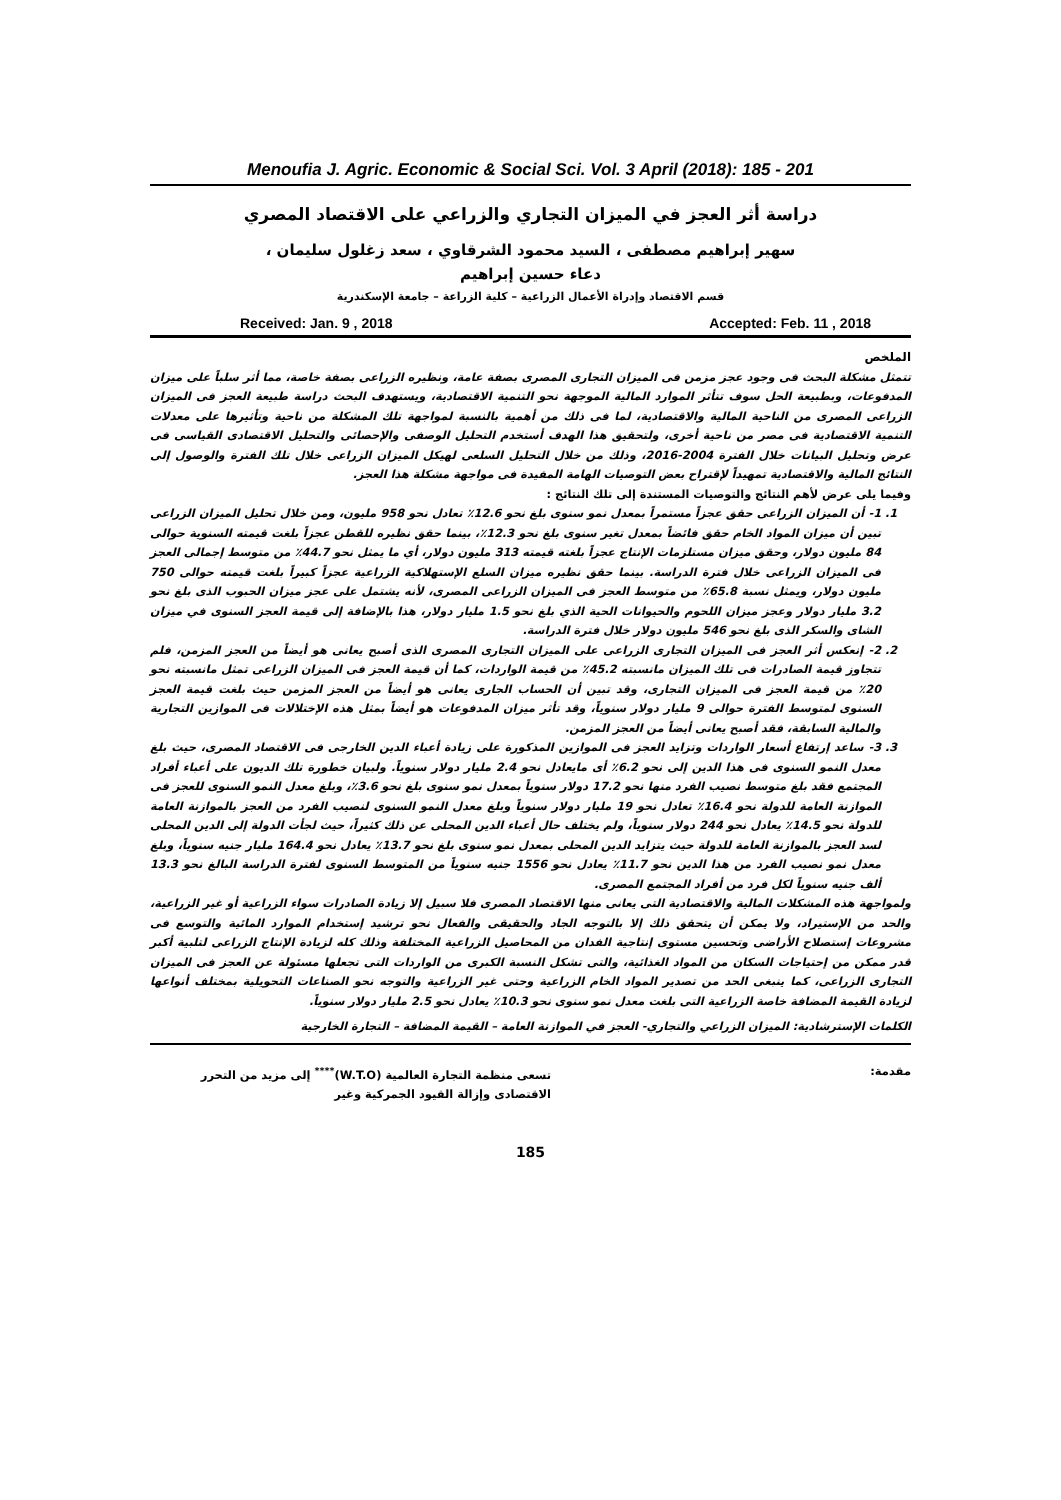Menoufia J. Agric. Economic & Social Sci. Vol. 3 April (2018): 185 - 201
دراسة أثر العجز في الميزان التجاري والزراعي على الاقتصاد المصري
سهير إبراهيم مصطفى ، السيد محمود الشرقاوي ، سعد زغلول سليمان ،
دعاء حسين إبراهيم
قسم الاقتصاد وإدراة الأعمال الزراعية – كلية الزراعة – جامعة الإسكندرية
Received: Jan. 9 , 2018 Accepted: Feb. 11 , 2018
الملخص
تتمثل مشكلة البحث فى وجود عجز مزمن فى الميزان التجارى المصرى بصفة عامة، ونظيره الزراعى بصفة خاصة، مما أثر سلباً على ميزان المدفوعات، وبطبيعة الحل سوف تتأثر الموارد المالية الموجهة نحو التنمية الاقتصادية، ويستهدف البحث دراسة طبيعة العجز فى الميزان الزراعى المصرى من الناحية المالية والاقتصادية، لما فى ذلك من أهمية بالنسبة لمواجهة تلك المشكلة من ناحية وتأثيرها على معدلات التنمية الاقتصادية فى مصر من ناحية أخرى، ولتحقيق هذا الهدف أستخدم التحليل الوصفى والإحصائى والتحليل الاقتصادى القياسى فى عرض وتحليل البيانات خلال الفترة 2004-2016، وذلك من خلال التحليل السلعى لهيكل الميزان الزراعى خلال تلك الفترة والوصول إلى النتائج المالية والاقتصادية تمهيداً لإقتراح بعض التوصيات الهامة المفيدة فى مواجهة مشكلة هذا العجز.
وفيما يلى عرض لأهم النتائج والتوصيات المستندة إلى تلك النتائج :
1. 1- أن الميزان الزراعى حقق عجزاً مستمراً بمعدل نمو سنوى بلغ نحو 12.6٪ تعادل نحو 958 مليون، ومن خلال تحليل الميزان الزراعى تبين أن ميزان المواد الخام حقق فائضاً بمعدل تغير سنوى بلغ نحو 12.3٪، بينما حقق نظيره للقطن عجزاً بلغت قيمته السنوية حوالى 84 مليون دولار، وحقق ميزان مستلزمات الإنتاج عجزاً بلغته قيمته 313 مليون دولار، أي ما يمثل نحو 44.7٪ من متوسط إجمالى العجز فى الميزان الزراعى خلال فترة الدراسة. بينما حقق نظيره ميزان السلع الإستهلاكية الزراعية عجزاً كبيراً بلغت قيمته حوالى 750 مليون دولار، ويمثل نسبة 65.8٪ من متوسط العجز فى الميزان الزراعى المصرى، لأنه يشتمل على عجز ميزان الحبوب الذى بلغ نحو 3.2 مليار دولار وعجز ميزان اللحوم والحيوانات الحية الذي بلغ نحو 1.5 مليار دولار، هذا بالإضافة إلى قيمة العجز السنوى في ميزان الشاى والسكر الذى بلغ نحو 546 مليون دولار خلال فترة الدراسة.
2. 2- إنعكس أثر العجز فى الميزان التجارى الزراعى على الميزان التجارى المصرى الذى أصبح يعانى هو أيضاً من العجز المزمن، فلم تتجاوز قيمة الصادرات فى تلك الميزان مانسبته 45.2٪ من قيمة الواردات، كما أن قيمة العجز فى الميزان الزراعى تمثل مانسبته نحو 20٪ من قيمة العجز فى الميزان التجارى، وقد تبين أن الحساب الجارى يعانى هو أيضاً من العجز المزمن حيث بلغت قيمة العجز السنوى لمتوسط الفترة حوالى 9 مليار دولار سنوياً، وقد تأثر ميزان المدفوعات هو أيضاً بمثل هذه الإختلالات فى الموازين التجارية والمالية السابقة، فقد أصبح يعانى أيضاً من العجز المزمن.
3. 3- ساعد إرتفاع أسعار الواردات وتزايد العجز فى الموازين المذكورة على زيادة أعباء الدين الخارجى فى الاقتصاد المصرى، حيث بلغ معدل النمو السنوى فى هذا الدين إلى نحو 6.2٪ أى مايعادل نحو 2.4 مليار دولار سنوياً. ولبيان خطورة تلك الديون على أعباء أفراد المجتمع فقد بلغ متوسط نصيب الفرد منها نحو 17.2 دولار سنوياً بمعدل نمو سنوى بلغ نحو 3.6٪، وبلغ معدل النمو السنوى للعجز فى الموازنة العامة للدولة نحو 16.4٪ تعادل نحو 19 مليار دولار سنوياً وبلغ معدل النمو السنوى لنصيب الفرد من العجز بالموازنة العامة للدولة نحو 14.5٪ يعادل نحو 244 دولار سنوياً، ولم يختلف حال أعباء الدين المحلى عن ذلك كثيراً، حيث لجأت الدولة إلى الدين المحلى لسد العجز بالموازنة العامة للدولة حيث يتزايد الدين المحلى بمعدل نمو سنوى بلغ نحو 13.7٪ يعادل نحو 164.4 مليار جنيه سنوياً، وبلغ معدل نمو نصيب الفرد من هذا الدين نحو 11.7٪ يعادل نحو 1556 جنيه سنوياً من المتوسط السنوى لفترة الدراسة البالغ نحو 13.3 ألف جنيه سنوياً لكل فرد من أفراد المجتمع المصرى.
ولمواجهة هذه المشكلات المالية والاقتصادية التى يعانى منها الاقتصاد المصرى فلا سبيل إلا زيادة الصادرات سواء الزراعية أو غير الزراعية، والحد من الإستيراد، ولا يمكن أن يتحقق ذلك إلا بالتوجه الجاد والحقيقى والفعال نحو ترشيد إستخدام الموارد المائية والتوسع فى مشروعات إستصلاح الأراضى وتحسين مستوى إنتاجية الفدان من المحاصيل الزراعية المختلفة وذلك كله لزيادة الإنتاج الزراعى لتلبية أكبر قدر ممكن من إحتياجات السكان من المواد الغذائية، والتى تشكل النسبة الكبرى من الواردات التى تجعلها مسئولة عن العجز فى الميزان التجارى الزراعى، كما ينبغى الحد من تصدير المواد الخام الزراعية وحتى غير الزراعية والتوجه نحو الصناعات التحويلية بمختلف أنواعها لزيادة القيمة المضافة خاصة الزراعية التى بلغت معدل نمو سنوى نحو 10.3٪ يعادل نحو 2.5 مليار دولار سنوياً.
الكلمات الإسترشادية: الميزان الزراعي والتجاري- العجز في الموازنة العامة – القيمة المضافة – التجارة الخارجية
مقدمة: تسعى منظمة التجارة العالمية (W.T.O)<sup>****</sup> إلى مزيد من التحرر الاقتصادى وإزالة القيود الجمركية وغير
185